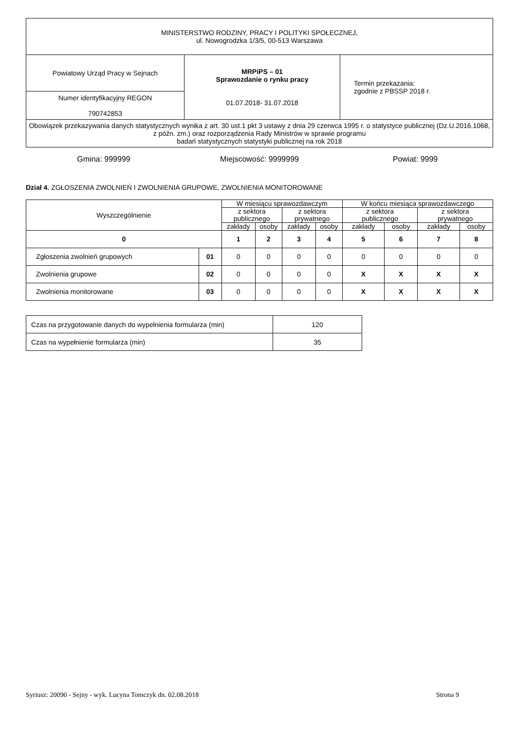| MINISTERSTWO RODZINY, PRACY I POLITYKI SPOŁECZNEJ, ul. Nowogrodzka 1/3/5, 00-513 Warszawa | | |
| Powiatowy Urząd Pracy w Sejnach | MRPiPS – 01 Sprawozdanie o rynku pracy 01.07.2018- 31.07.2018 | Termin przekazania: zgodnie z PBSSP 2018 r. |
| Numer identyfikacyjny REGON 790742853 | | |
| Obowiązek przekazywania danych statystycznych wynika z art. 30 ust.1 pkt 3 ustawy z dnia 29 czerwca 1995 r. o statystyce publicznej (Dz.U.2016.1068, z późn. zm.) oraz rozporządzenia Rady Ministrów w sprawie programu badań statystycznych statystyki publicznej na rok 2018 | | |
Gmina: 999999 Miejscowość: 9999999 Powiat: 9999
Dział 4. ZGŁOSZENIA ZWOLNIEŃ I ZWOLNIENIA GRUPOWE, ZWOLNIENIA MONITOROWANE
| Wyszczególnienie | | W miesiącu sprawozdawczym | | | | W końcu miesiąca sprawozdawczego | | | |
| --- | --- | --- | --- | --- | --- | --- | --- | --- | --- |
| | | z sektora publicznego | | z sektora prywatnego | | z sektora publicznego | | z sektora prywatnego | |
| | | zakłady | osoby | zakłady | osoby | zakłady | osoby | zakłady | osoby |
| 0 | | 1 | 2 | 3 | 4 | 5 | 6 | 7 | 8 |
| Zgłoszenia zwolnień grupowych | 01 | 0 | 0 | 0 | 0 | 0 | 0 | 0 | 0 |
| Zwolnienia grupowe | 02 | 0 | 0 | 0 | 0 | X | X | X | X |
| Zwolnienia monitorowane | 03 | 0 | 0 | 0 | 0 | X | X | X | X |
| Czas na przygotowanie danych do wypełnienia formularza (min) | 120 |
| Czas na wypełnienie formularza (min) | 35 |
Syriusz: 20090 - Sejny - wyk. Lucyna Tomczyk dn. 02.08.2018 Strona 9